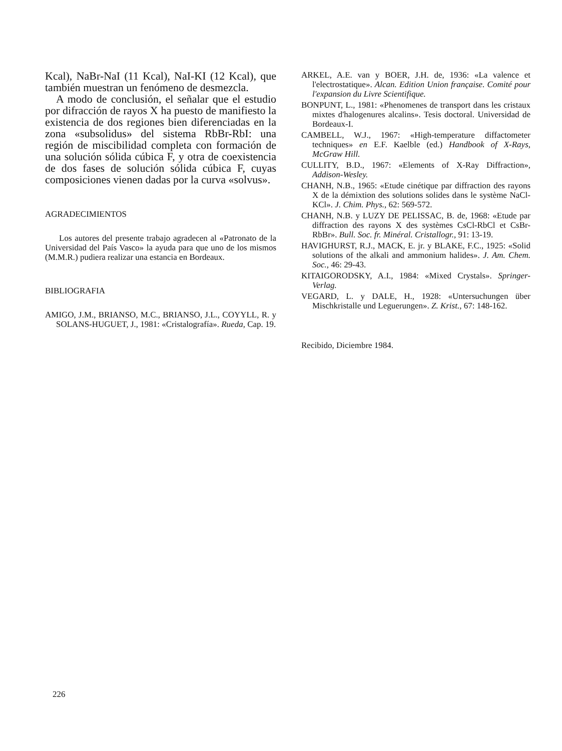Kcal), NaBr-NaI (11 Kcal), NaI-KI (12 Kcal), que también muestran un fenómeno de desmezcla.
A modo de conclusión, el señalar que el estudio por difracción de rayos X ha puesto de manifiesto la existencia de dos regiones bien diferenciadas en la zona «subsolidus» del sistema RbBr-RbI: una región de miscibilidad completa con formación de una solución sólida cúbica F, y otra de coexistencia de dos fases de solución sólida cúbica F, cuyas composiciones vienen dadas por la curva «solvus».
AGRADECIMIENTOS
Los autores del presente trabajo agradecen al «Patronato de la Universidad del País Vasco» la ayuda para que uno de los mismos (M.M.R.) pudiera realizar una estancia en Bordeaux.
BIBLIOGRAFIA
AMIGO, J.M., BRIANSO, M.C., BRIANSO, J.L., COYYLL, R. y SOLANS-HUGUET, J., 1981: «Cristalografía». Rueda, Cap. 19.
ARKEL, A.E. van y BOER, J.H. de, 1936: «La valence et l'electrostatique». Alcan. Edition Union française. Comité pour l'expansion du Livre Scientifique.
BONPUNT, L., 1981: «Phenomenes de transport dans les cristaux mixtes d'halogenures alcalins». Tesis doctoral. Universidad de Bordeaux-I.
CAMBELL, W.J., 1967: «High-temperature diffactometer techniques» en E.F. Kaelble (ed.) Handbook of X-Rays, McGraw Hill.
CULLITY, B.D., 1967: «Elements of X-Ray Diffraction», Addison-Wesley.
CHANH, N.B., 1965: «Etude cinétique par diffraction des rayons X de la démixtion des solutions solides dans le système NaCl-KCl». J. Chim. Phys., 62: 569-572.
CHANH, N.B. y LUZY DE PELISSAC, B. de, 1968: «Etude par diffraction des rayons X des systèmes CsCl-RbCl et CsBr-RbBr». Bull. Soc. fr. Minéral. Cristallogr., 91: 13-19.
HAVIGHURST, R.J., MACK, E. jr. y BLAKE, F.C., 1925: «Solid solutions of the alkali and ammonium halides». J. Am. Chem. Soc., 46: 29-43.
KITAIGORODSKY, A.I., 1984: «Mixed Crystals». Springer-Verlag.
VEGARD, L. y DALE, H., 1928: «Untersuchungen über Mischkristalle und Leguerungen». Z. Krist., 67: 148-162.
Recibido, Diciembre 1984.
226